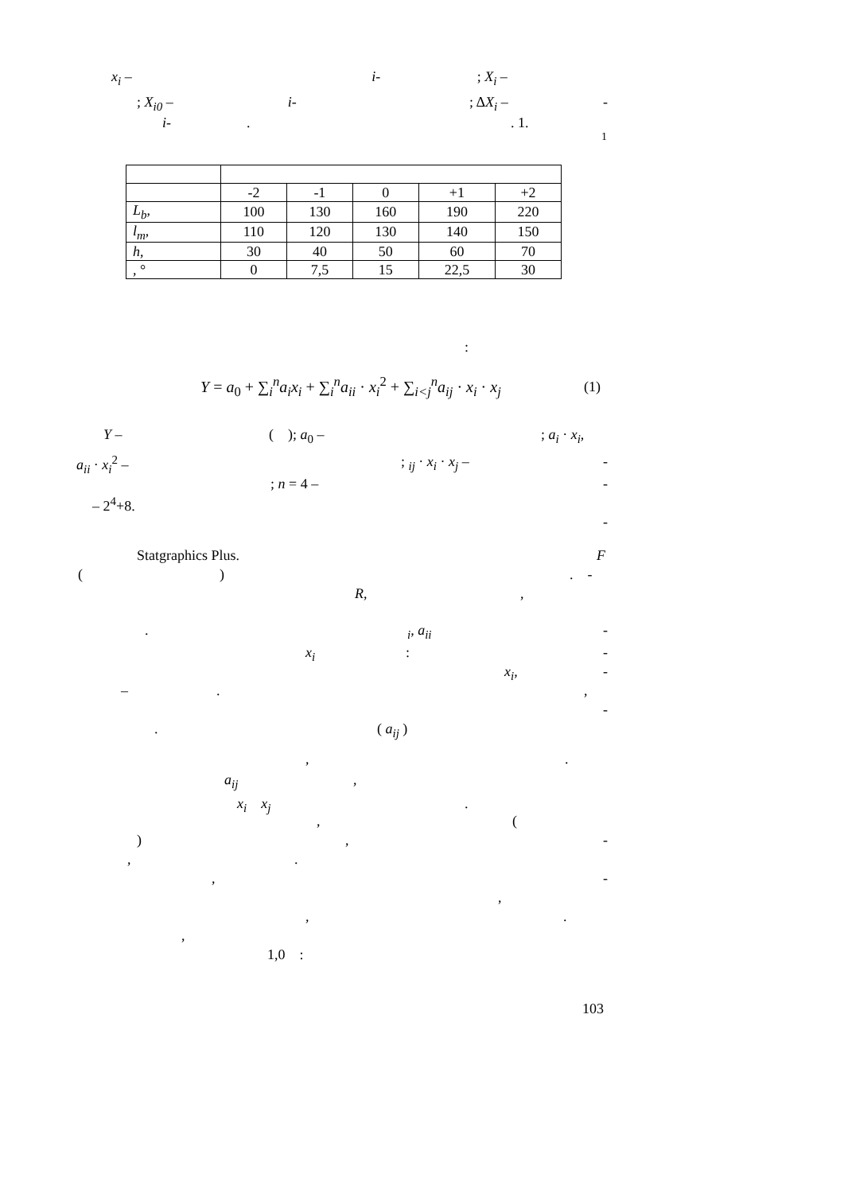x<sub>i</sub> – i- ; X<sub>i</sub> –
; X<sub>i0</sub> – i- ; ΔX<sub>i</sub> – -
i- . . 1.
1
| | -2 | -1 | 0 | +1 | +2 |
| L<sub>b</sub> , | 100 | 130 | 160 | 190 | 220 |
| l<sub>m</sub> , | 110 | 120 | 130 | 140 | 150 |
| h , | 30 | 40 | 50 | 60 | 70 |
| , ° | 0 | 7,5 | 15 | 22,5 | 30 |
:
Y = a<sub>0</sub> + ∑<sub>i</sub><sup>n</sup>a<sub>i</sub>x<sub>i</sub> + ∑<sub>i</sub><sup>n</sup>a<sub>ii</sub> · x<sub>i</sub><sup>2</sup> + ∑<sub>i<j</sub><sup>n</sup>a<sub>ij</sub> · x<sub>i</sub> · x<sub>j</sub> (1)
Y – ( ); a<sub>0</sub> – ; a<sub>i</sub> · x<sub>i</sub>,
a<sub>ii</sub> · x<sub>i</sub><sup>2</sup> – ; <sub>ij</sub> · x<sub>i</sub> · x<sub>j</sub> – -
; n = 4 – -
– 2<sup>4</sup>+8.
-
Statgraphics Plus. F
( ) . -
R, ,
. <sub>i</sub>, a<sub>ii</sub> -
x<sub>i</sub> : -
x<sub>i</sub>, -
– . ,
-
. ( a<sub>ij</sub> )
, .
a<sub>ij</sub> ,
x<sub>i</sub> x<sub>j</sub> .
, (
) , -
, .
, -
,
, .
,
1,0 :
103